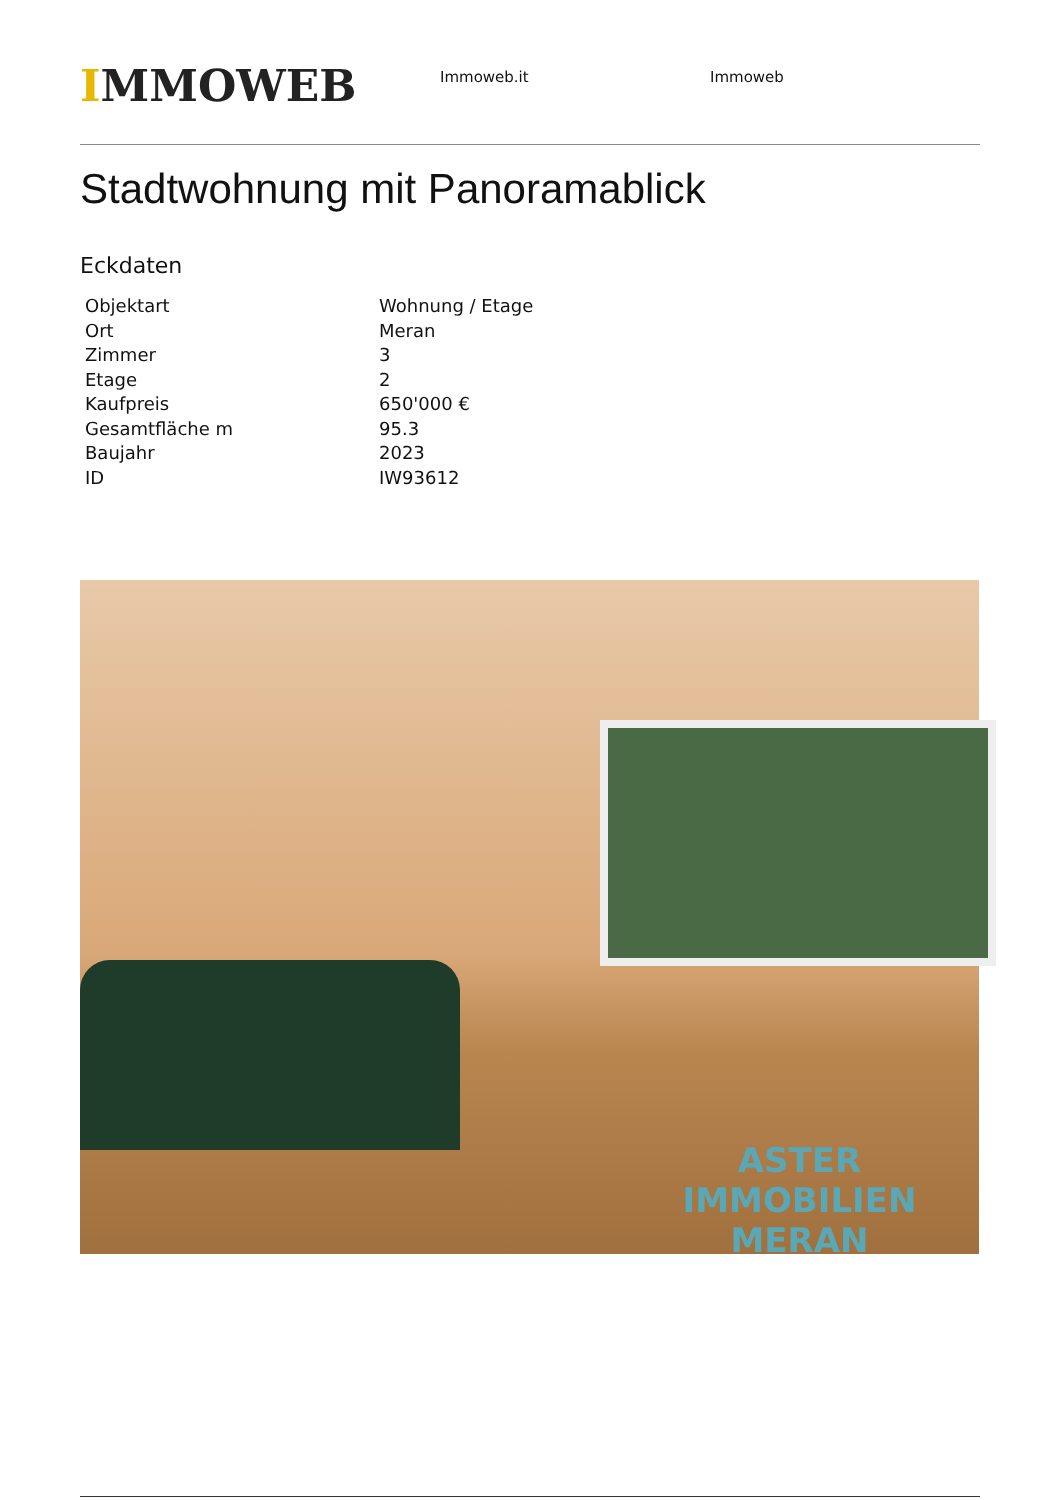IMMOWEB
Immoweb.it Immoweb
Stadtwohnung mit Panoramablick
Eckdaten
| Objektart | Wohnung / Etage |
| Ort | Meran |
| Zimmer | 3 |
| Etage | 2 |
| Kaufpreis | 650'000 € |
| Gesamtfläche m | 95.3 |
| Baujahr | 2023 |
| ID | IW93612 |
ASTER IMMOBILIEN
MERAN